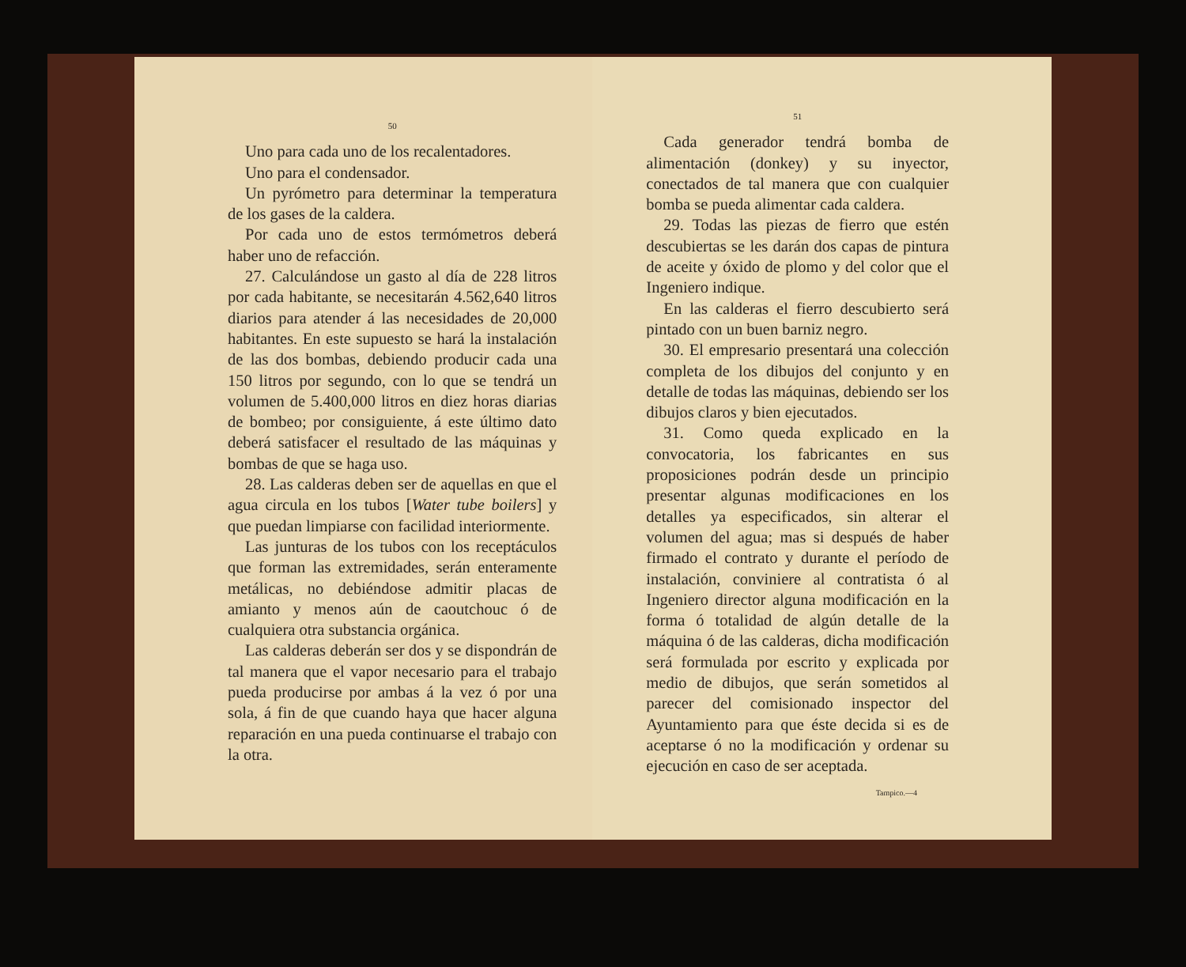50
Uno para cada uno de los recalentadores.
Uno para el condensador.
Un pyrómetro para determinar la temperatura de los gases de la caldera.
Por cada uno de estos termómetros deberá haber uno de refacción.
27. Calculándose un gasto al día de 228 litros por cada habitante, se necesitarán 4.562,640 litros diarios para atender á las necesidades de 20,000 habitantes. En este supuesto se hará la instalación de las dos bombas, debiendo producir cada una 150 litros por segundo, con lo que se tendrá un volumen de 5.400,000 litros en diez horas diarias de bombeo; por consiguiente, á este último dato deberá satisfacer el resultado de las máquinas y bombas de que se haga uso.
28. Las calderas deben ser de aquellas en que el agua circula en los tubos [Water tube boilers] y que puedan limpiarse con facilidad interiormente.
Las junturas de los tubos con los receptáculos que forman las extremidades, serán enteramente metálicas, no debiéndose admitir placas de amianto y menos aún de caoutchouc ó de cualquiera otra substancia orgánica.
Las calderas deberán ser dos y se dispondrán de tal manera que el vapor necesario para el trabajo pueda producirse por ambas á la vez ó por una sola, á fin de que cuando haya que hacer alguna reparación en una pueda continuarse el trabajo con la otra.
51
Cada generador tendrá bomba de alimentación (donkey) y su inyector, conectados de tal manera que con cualquier bomba se pueda alimentar cada caldera.
29. Todas las piezas de fierro que estén descubiertas se les darán dos capas de pintura de aceite y óxido de plomo y del color que el Ingeniero indique.
En las calderas el fierro descubierto será pintado con un buen barniz negro.
30. El empresario presentará una colección completa de los dibujos del conjunto y en detalle de todas las máquinas, debiendo ser los dibujos claros y bien ejecutados.
31. Como queda explicado en la convocatoria, los fabricantes en sus proposiciones podrán desde un principio presentar algunas modificaciones en los detalles ya especificados, sin alterar el volumen del agua; mas si después de haber firmado el contrato y durante el período de instalación, conviniere al contratista ó al Ingeniero director alguna modificación en la forma ó totalidad de algún detalle de la máquina ó de las calderas, dicha modificación será formulada por escrito y explicada por medio de dibujos, que serán sometidos al parecer del comisionado inspector del Ayuntamiento para que éste decida si es de aceptarse ó no la modificación y ordenar su ejecución en caso de ser aceptada.
Tampico.—4